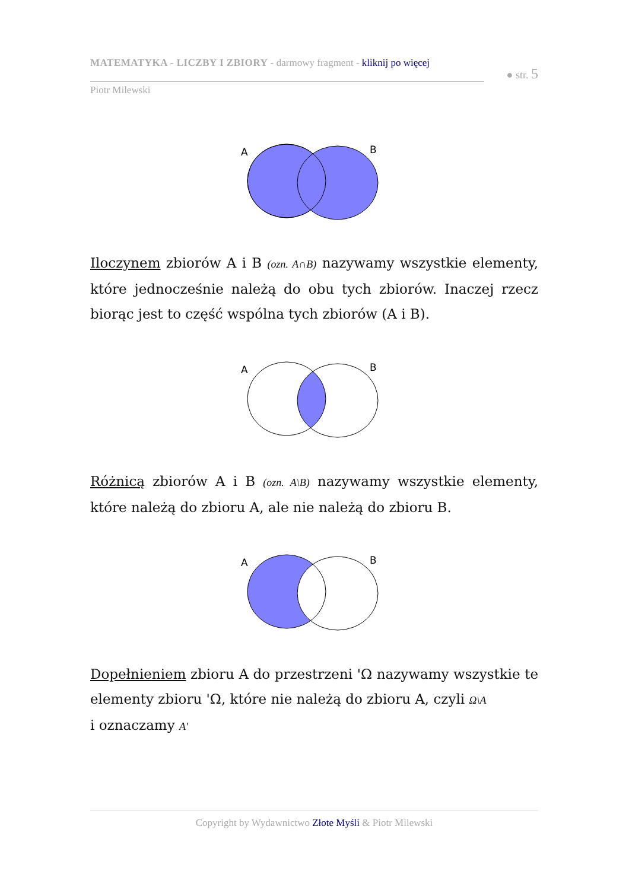MATEMATYKA - LICZBY I ZBIORY - darmowy fragment - kliknij po więcej
● str. 5
Piotr Milewski
A
B
Iloczynem zbiorów A i B (ozn. A∩B) nazywamy wszystkie elementy, które jednocześnie należą do obu tych zbiorów. Inaczej rzecz biorąc jest to część wspólna tych zbiorów (A i B).
A
B
Różnicą zbiorów A i B (ozn. A\B) nazywamy wszystkie elementy, które należą do zbioru A, ale nie należą do zbioru B.
A
B
Dopełnieniem zbioru A do przestrzeni 'Ω nazywamy wszystkie te elementy zbioru 'Ω, które nie należą do zbioru A, czyli Ω\A
i oznaczamy A′
Copyright by Wydawnictwo Złote Myśli & Piotr Milewski